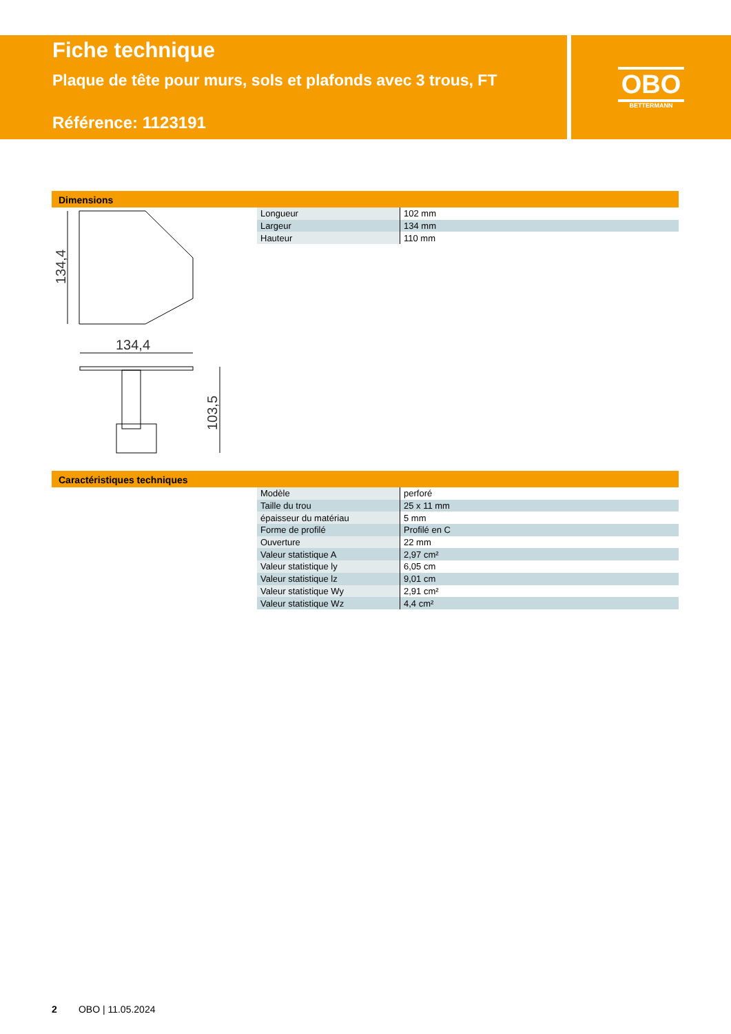Fiche technique
Plaque de tête pour murs, sols et plafonds avec 3 trous, FT
Référence: 1123191
OBO
BETTERMANN
Dimensions
134,4
134,4
103,5
| Longueur | 102 mm |
| Largeur | 134 mm |
| Hauteur | 110 mm |
Caractéristiques techniques
| Modèle | perforé |
| Taille du trou | 25 x 11 mm |
| épaisseur du matériau | 5 mm |
| Forme de profilé | Profilé en C |
| Ouverture | 22 mm |
| Valeur statistique A | 2,97 cm² |
| Valeur statistique ly | 6,05 cm |
| Valeur statistique lz | 9,01 cm |
| Valeur statistique Wy | 2,91 cm² |
| Valeur statistique Wz | 4,4 cm² |
2 OBO | 11.05.2024